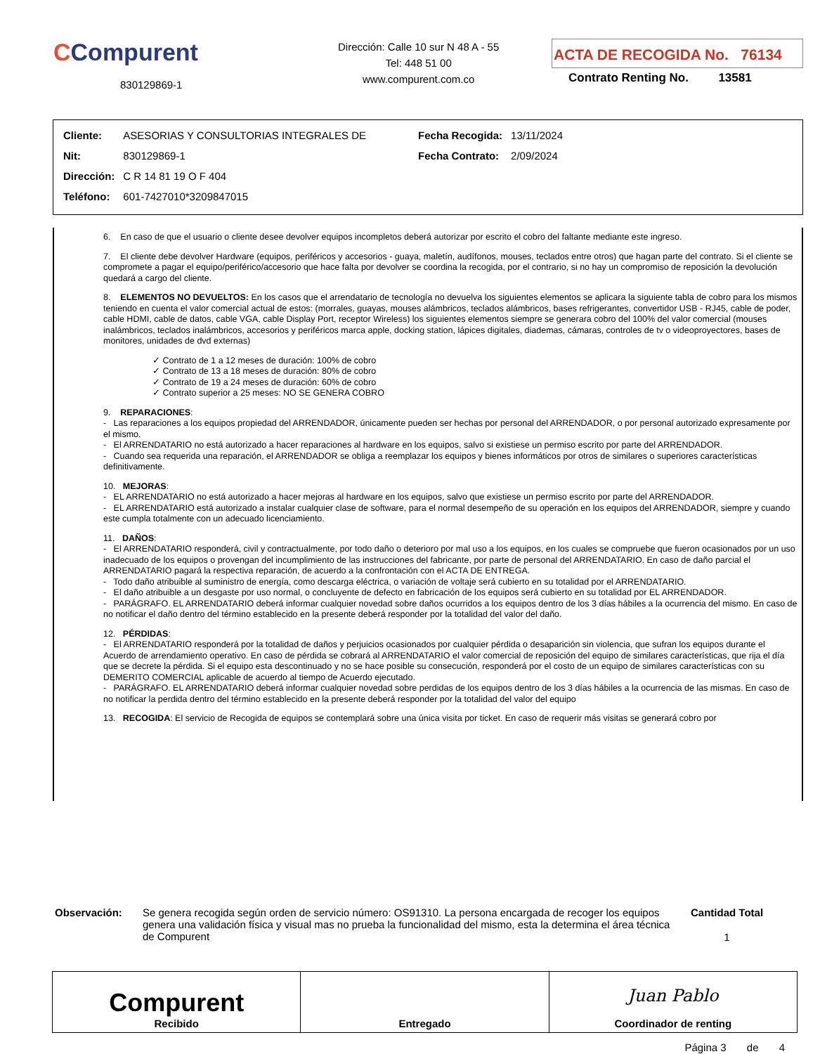CCompurent
830129869-1
Dirección: Calle 10 sur N 48 A - 55
Tel: 448 51 00
www.compurent.com.co
ACTA DE RECOGIDA No. 76134
Contrato Renting No. 13581
| Cliente: | ASESORIAS Y CONSULTORIAS INTEGRALES DE |
| Nit: | 830129869-1 |
| Dirección: | C R 14 81 19 O F 404 |
| Teléfono: | 601-7427010*3209847015 |
| Fecha Recogida: | 13/11/2024 |
| Fecha Contrato: | 2/09/2024 |
6. En caso de que el usuario o cliente desee devolver equipos incompletos deberá autorizar por escrito el cobro del faltante mediante este ingreso.
7. El cliente debe devolver Hardware (equipos, periféricos y accesorios - guaya, maletín, audífonos, mouses, teclados entre otros) que hagan parte del contrato. Si el cliente se compromete a pagar el equipo/periférico/accesorio que hace falta por devolver se coordina la recogida, por el contrario, si no hay un compromiso de reposición la devolución quedará a cargo del cliente.
8. ELEMENTOS NO DEVUELTOS: En los casos que el arrendatario de tecnología no devuelva los siguientes elementos se aplicara la siguiente tabla de cobro para los mismos teniendo en cuenta el valor comercial actual de estos: (morrales, guayas, mouses alámbricos, teclados alámbricos, bases refrigerantes, convertidor USB - RJ45, cable de poder, cable HDMI, cable de datos, cable VGA, cable Display Port, receptor Wireless) los siguientes elementos siempre se generara cobro del 100% del valor comercial (mouses inalámbricos, teclados inalámbricos, accesorios y periféricos marca apple, docking station, lápices digitales, diademas, cámaras, controles de tv o videoproyectores, bases de monitores, unidades de dvd externas)
✓ Contrato de 1 a 12 meses de duración: 100% de cobro
✓ Contrato de 13 a 18 meses de duración: 80% de cobro
✓ Contrato de 19 a 24 meses de duración: 60% de cobro
✓ Contrato superior a 25 meses: NO SE GENERA COBRO
9. REPARACIONES:
- Las reparaciones a los equipos propiedad del ARRENDADOR, únicamente pueden ser hechas por personal del ARRENDADOR, o por personal autorizado expresamente por el mismo.
- El ARRENDATARIO no está autorizado a hacer reparaciones al hardware en los equipos, salvo si existiese un permiso escrito por parte del ARRENDADOR.
- Cuando sea requerida una reparación, el ARRENDADOR se obliga a reemplazar los equipos y bienes informáticos por otros de similares o superiores características definitivamente.
10. MEJORAS:
- EL ARRENDATARIO no está autorizado a hacer mejoras al hardware en los equipos, salvo que existiese un permiso escrito por parte del ARRENDADOR.
- EL ARRENDATARIO está autorizado a instalar cualquier clase de software, para el normal desempeño de su operación en los equipos del ARRENDADOR, siempre y cuando este cumpla totalmente con un adecuado licenciamiento.
11. DAÑOS:
- El ARRENDATARIO responderá, civil y contractualmente, por todo daño o deterioro por mal uso a los equipos, en los cuales se compruebe que fueron ocasionados por un uso inadecuado de los equipos o provengan del incumplimiento de las instrucciones del fabricante, por parte de personal del ARRENDATARIO. En caso de daño parcial el ARRENDATARIO pagará la respectiva reparación, de acuerdo a la confrontación con el ACTA DE ENTREGA.
- Todo daño atribuible al suministro de energía, como descarga eléctrica, o variación de voltaje será cubierto en su totalidad por el ARRENDATARIO.
- El daño atribuible a un desgaste por uso normal, o concluyente de defecto en fabricación de los equipos será cubierto en su totalidad por EL ARRENDADOR.
- PARÁGRAFO. EL ARRENDATARIO deberá informar cualquier novedad sobre daños ocurridos a los equipos dentro de los 3 días hábiles a la ocurrencia del mismo. En caso de no notificar el daño dentro del término establecido en la presente deberá responder por la totalidad del valor del daño.
12. PÉRDIDAS:
- El ARRENDATARIO responderá por la totalidad de daños y perjuicios ocasionados por cualquier pérdida o desaparición sin violencia, que sufran los equipos durante el Acuerdo de arrendamiento operativo. En caso de pérdida se cobrará al ARRENDATARIO el valor comercial de reposición del equipo de similares características, que rija el día que se decrete la pérdida. Si el equipo esta descontinuado y no se hace posible su consecución, responderá por el costo de un equipo de similares características con su DEMERITO COMERCIAL aplicable de acuerdo al tiempo de Acuerdo ejecutado.
- PARÁGRAFO. EL ARRENDATARIO deberá informar cualquier novedad sobre perdidas de los equipos dentro de los 3 días hábiles a la ocurrencia de las mismas. En caso de no notificar la perdida dentro del término establecido en la presente deberá responder por la totalidad del valor del equipo
13. RECOGIDA: El servicio de Recogida de equipos se contemplará sobre una única visita por ticket. En caso de requerir más visitas se generará cobro por
Observación: Se genera recogida según orden de servicio número: OS91310. La persona encargada de recoger los equipos genera una validación física y visual mas no prueba la funcionalidad del mismo, esta la determina el área técnica de Compurent
Cantidad Total
1
Compurent
Recibido
Entregado
Juan Pablo
Coordinador de renting
Página 3 de 4